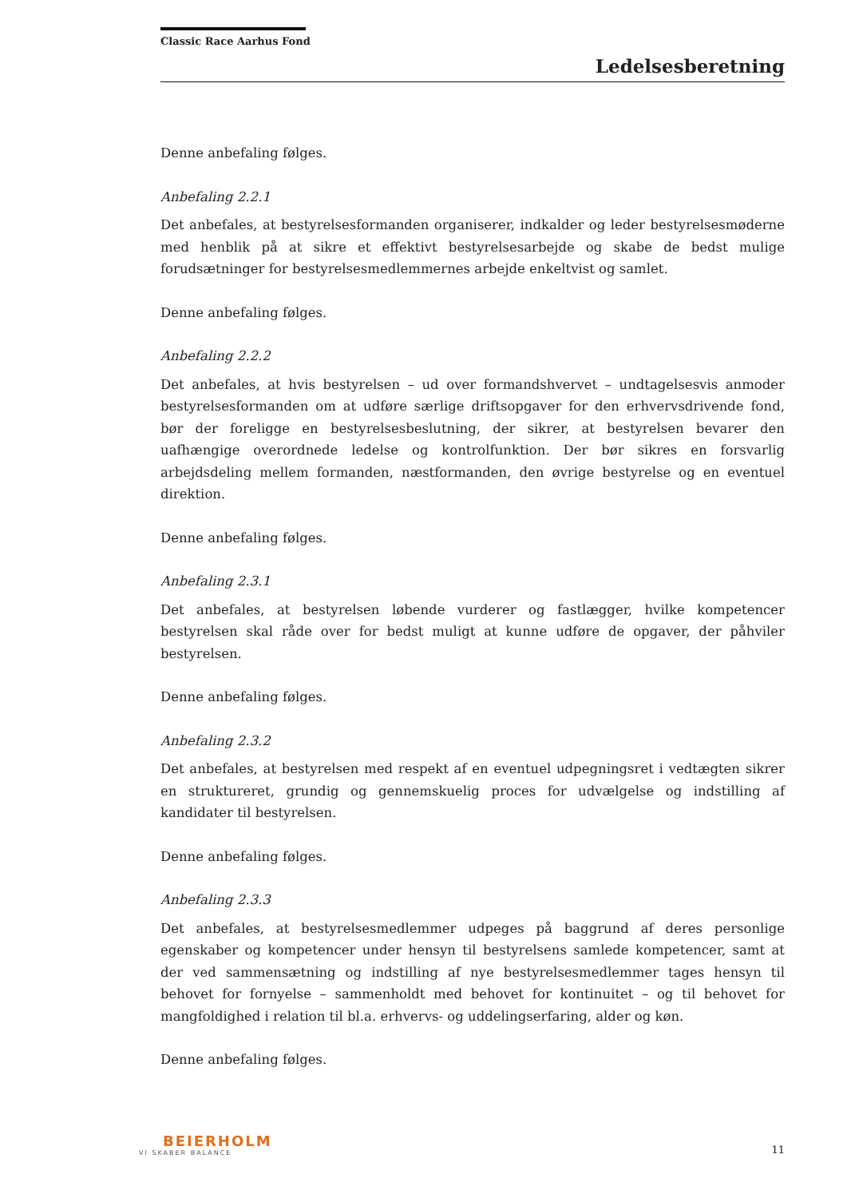Classic Race Aarhus Fond
Ledelsesberetning
Denne anbefaling følges.
Anbefaling 2.2.1
Det anbefales, at bestyrelsesformanden organiserer, indkalder og leder bestyrelsesmøderne med henblik på at sikre et effektivt bestyrelsesarbejde og skabe de bedst mulige forudsætninger for bestyrelsesmedlemmernes arbejde enkeltvist og samlet.
Denne anbefaling følges.
Anbefaling 2.2.2
Det anbefales, at hvis bestyrelsen – ud over formandshvervet – undtagelsesvis anmoder bestyrelsesformanden om at udføre særlige driftsopgaver for den erhvervsdrivende fond, bør der foreligge en bestyrelsesbeslutning, der sikrer, at bestyrelsen bevarer den uafhængige overordnede ledelse og kontrolfunktion. Der bør sikres en forsvarlig arbejdsdeling mellem formanden, næstformanden, den øvrige bestyrelse og en eventuel direktion.
Denne anbefaling følges.
Anbefaling 2.3.1
Det anbefales, at bestyrelsen løbende vurderer og fastlægger, hvilke kompetencer bestyrelsen skal råde over for bedst muligt at kunne udføre de opgaver, der påhviler bestyrelsen.
Denne anbefaling følges.
Anbefaling 2.3.2
Det anbefales, at bestyrelsen med respekt af en eventuel udpegningsret i vedtægten sikrer en struktureret, grundig og gennemskuelig proces for udvælgelse og indstilling af kandidater til bestyrelsen.
Denne anbefaling følges.
Anbefaling 2.3.3
Det anbefales, at bestyrelsesmedlemmer udpeges på baggrund af deres personlige egenskaber og kompetencer under hensyn til bestyrelsens samlede kompetencer, samt at der ved sammensætning og indstilling af nye bestyrelsesmedlemmer tages hensyn til behovet for fornyelse – sammenholdt med behovet for kontinuitet – og til behovet for mangfoldighed i relation til bl.a. erhvervs- og uddelingserfaring, alder og køn.
Denne anbefaling følges.
BEIERHOLM
VI SKABER BALANCE
11